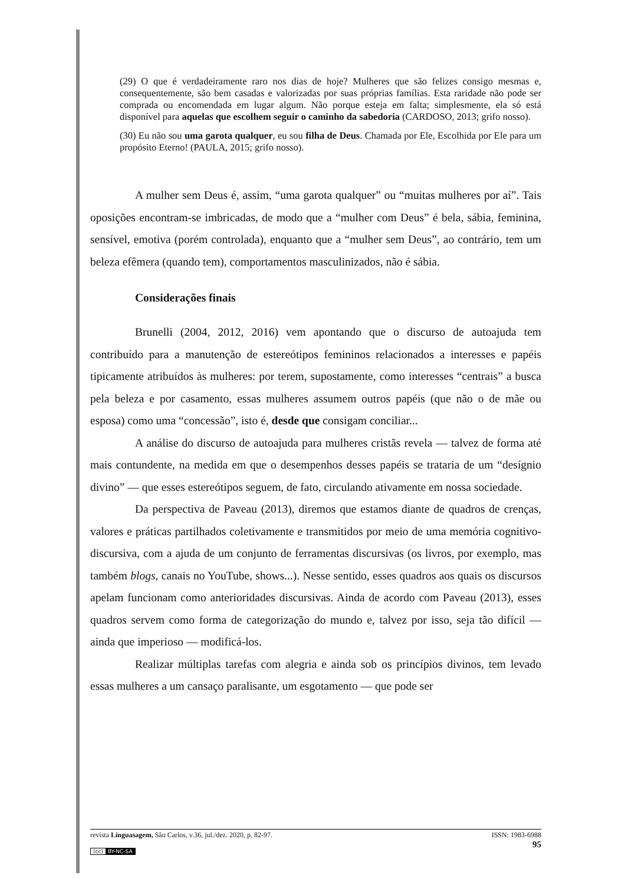(29) O que é verdadeiramente raro nos dias de hoje? Mulheres que são felizes consigo mesmas e, consequentemente, são bem casadas e valorizadas por suas próprias famílias. Esta raridade não pode ser comprada ou encomendada em lugar algum. Não porque esteja em falta; simplesmente, ela só está disponível para aquelas que escolhem seguir o caminho da sabedoria (CARDOSO, 2013; grifo nosso).
(30) Eu não sou uma garota qualquer, eu sou filha de Deus. Chamada por Ele, Escolhida por Ele para um propósito Eterno! (PAULA, 2015; grifo nosso).
A mulher sem Deus é, assim, “uma garota qualquer” ou “muitas mulheres por aí”. Tais oposições encontram-se imbricadas, de modo que a “mulher com Deus” é bela, sábia, feminina, sensível, emotiva (porém controlada), enquanto que a “mulher sem Deus”, ao contrário, tem um beleza efêmera (quando tem), comportamentos masculinizados, não é sábia.
Considerações finais
Brunelli (2004, 2012, 2016) vem apontando que o discurso de autoajuda tem contribuído para a manutenção de estereótipos femininos relacionados a interesses e papéis tipicamente atribuídos às mulheres: por terem, supostamente, como interesses “centrais” a busca pela beleza e por casamento, essas mulheres assumem outros papéis (que não o de mãe ou esposa) como uma “concessão”, isto é, desde que consigam conciliar...
A análise do discurso de autoajuda para mulheres cristãs revela — talvez de forma até mais contundente, na medida em que o desempenhos desses papéis se trataria de um “desígnio divino” — que esses estereótipos seguem, de fato, circulando ativamente em nossa sociedade.
Da perspectiva de Paveau (2013), diremos que estamos diante de quadros de crenças, valores e práticas partilhados coletivamente e transmitidos por meio de uma memória cognitivo-discursiva, com a ajuda de um conjunto de ferramentas discursivas (os livros, por exemplo, mas também blogs, canais no YouTube, shows...). Nesse sentido, esses quadros aos quais os discursos apelam funcionam como anterioridades discursivas. Ainda de acordo com Paveau (2013), esses quadros servem como forma de categorização do mundo e, talvez por isso, seja tão difícil — ainda que imperioso — modificá-los.
Realizar múltiplas tarefas com alegria e ainda sob os princípios divinos, tem levado essas mulheres a um cansaço paralisante, um esgotamento — que pode ser
ISSN: 1983-6988
95 revista Linguasagem, São Carlos, v.36, jul./dez. 2020, p. 82-97.
(cc) BY-NC-SA